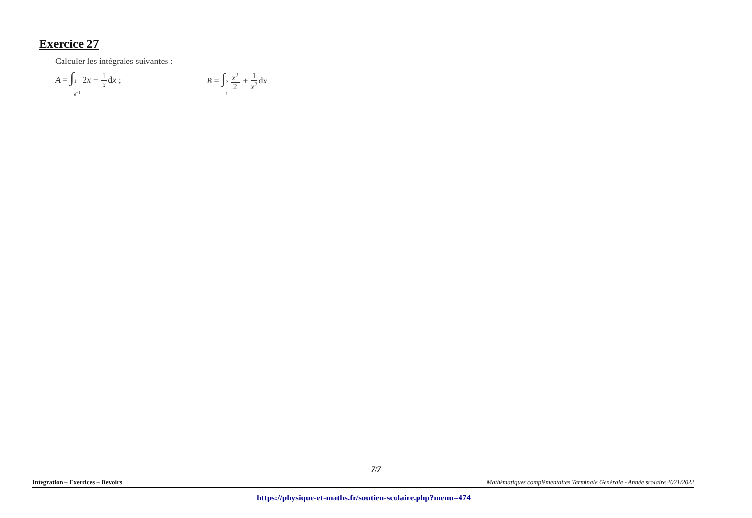Exercice 27
Calculer les intégrales suivantes :
A = ∫1 e<sup>−1</sup> 2x − 1 xdx ; B = ∫2 1 x<sup>2</sup> 2 + 1 x<sup>2</sup>dx.
7/7
Intégration – Exercices – Devoirs Mathématiques complémentaires Terminale Générale - Année scolaire 2021/2022
https://physique-et-maths.fr/soutien-scolaire.php?menu=474